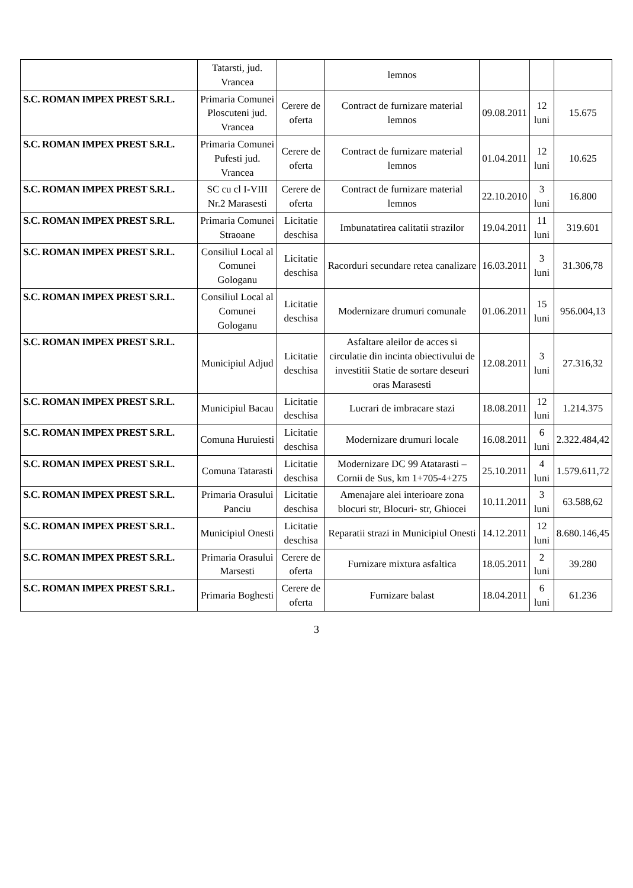| | Tatarsti, jud. Vrancea | | lemnos | | | |
| S.C. ROMAN IMPEX PREST S.R.L. | Primaria Comunei Ploscuteni jud. Vrancea | Cerere de oferta | Contract de furnizare material lemnos | 09.08.2011 | 12 luni | 15.675 |
| S.C. ROMAN IMPEX PREST S.R.L. | Primaria Comunei Pufesti jud. Vrancea | Cerere de oferta | Contract de furnizare material lemnos | 01.04.2011 | 12 luni | 10.625 |
| S.C. ROMAN IMPEX PREST S.R.L. | SC cu cl I-VIII Nr.2 Marasesti | Cerere de oferta | Contract de furnizare material lemnos | 22.10.2010 | 3 luni | 16.800 |
| S.C. ROMAN IMPEX PREST S.R.L. | Primaria Comunei Straoane | Licitatie deschisa | Imbunatatirea calitatii strazilor | 19.04.2011 | 11 luni | 319.601 |
| S.C. ROMAN IMPEX PREST S.R.L. | Consiliul Local al Comunei Gologanu | Licitatie deschisa | Racorduri secundare retea canalizare | 16.03.2011 | 3 luni | 31.306,78 |
| S.C. ROMAN IMPEX PREST S.R.L. | Consiliul Local al Comunei Gologanu | Licitatie deschisa | Modernizare drumuri comunale | 01.06.2011 | 15 luni | 956.004,13 |
| S.C. ROMAN IMPEX PREST S.R.L. | Municipiul Adjud | Licitatie deschisa | Asfaltare aleilor de acces si circulatie din incinta obiectivului de investitii Statie de sortare deseuri oras Marasesti | 12.08.2011 | 3 luni | 27.316,32 |
| S.C. ROMAN IMPEX PREST S.R.L. | Municipiul Bacau | Licitatie deschisa | Lucrari de imbracare stazi | 18.08.2011 | 12 luni | 1.214.375 |
| S.C. ROMAN IMPEX PREST S.R.L. | Comuna Huruiesti | Licitatie deschisa | Modernizare drumuri locale | 16.08.2011 | 6 luni | 2.322.484,42 |
| S.C. ROMAN IMPEX PREST S.R.L. | Comuna Tatarasti | Licitatie deschisa | Modernizare DC 99 Atatarasti – Cornii de Sus, km 1+705-4+275 | 25.10.2011 | 4 luni | 1.579.611,72 |
| S.C. ROMAN IMPEX PREST S.R.L. | Primaria Orasului Panciu | Licitatie deschisa | Amenajare alei interioare zona blocuri str, Blocuri- str, Ghiocei | 10.11.2011 | 3 luni | 63.588,62 |
| S.C. ROMAN IMPEX PREST S.R.L. | Municipiul Onesti | Licitatie deschisa | Reparatii strazi in Municipiul Onesti | 14.12.2011 | 12 luni | 8.680.146,45 |
| S.C. ROMAN IMPEX PREST S.R.L. | Primaria Orasului Marsesti | Cerere de oferta | Furnizare mixtura asfaltica | 18.05.2011 | 2 luni | 39.280 |
| S.C. ROMAN IMPEX PREST S.R.L. | Primaria Boghesti | Cerere de oferta | Furnizare balast | 18.04.2011 | 6 luni | 61.236 |
3